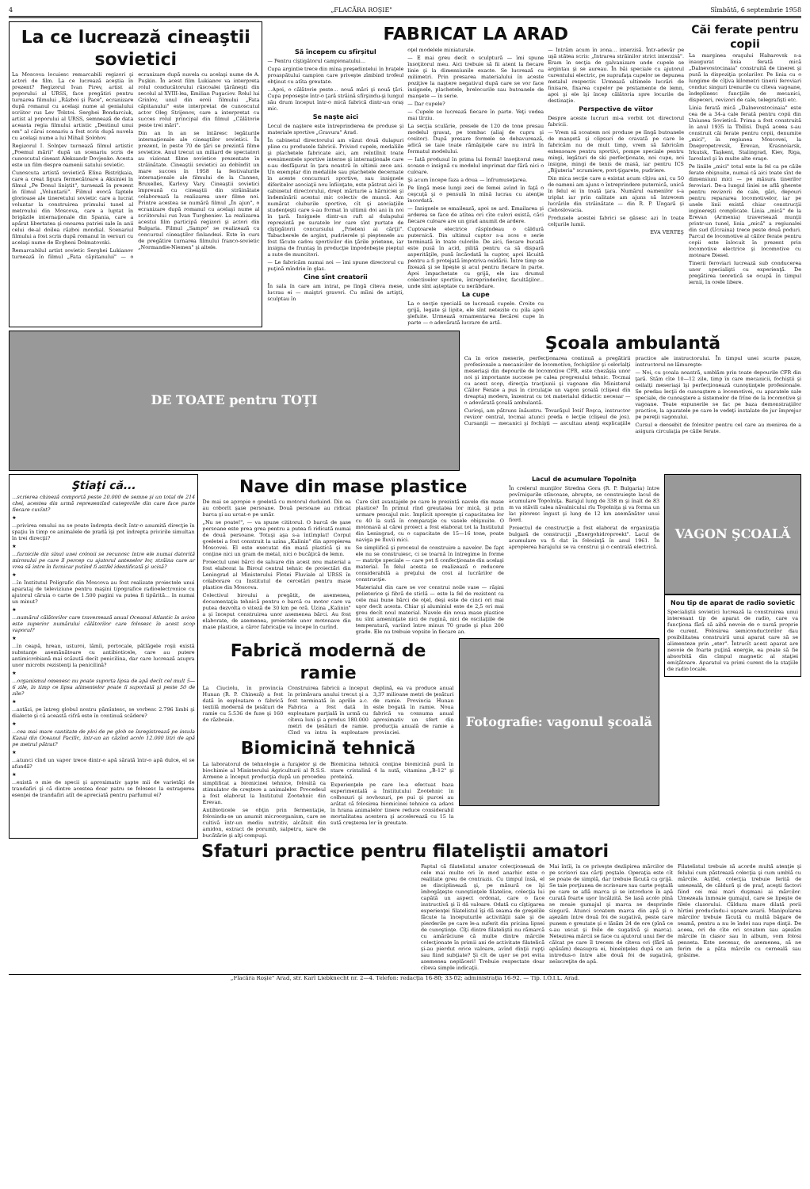4 „FLACĂRA ROŞIE" Sîmbătă, 6 septembrie 1958
La ce lucrează cineaştii sovietici
La Moscova locuiesc remarcabili regizori şi actori de film. La ce lucrează aceştia în prezent? Regizorul Ivan Pirev, artist al poporului al URSS, face pregătiri pentru turnarea filmului „Război şi Pace", ecranizare după romanul cu acelaşi nume al genialului scriitor rus Lev Tolstoi. Serghei Bondarciuk, artist al poporului al URSS, semnează de data aceasta regia filmului artistic „Destinul unui om" al cărui scenariu a fost scris după nuvela cu acelaşi nume a lui Mihail Şolohov.
Regizorul I. Solnţev turnează filmul artistic „Poemul mării" după un scenariu scris de cunoscutul cineast Aleksandr Dovjenko. Acesta este un film despre oamenii satului sovietic.
Cunoscuta artistă sovietică Elina Bistriţkaia, care a creat figura fermecătoare a Aksiniei în filmul „Pe Donul liniştit", turnează în prezent în filmul „Voluntarii". Filmul evocă faptele glorioase ale tineretului sovietic care a lucrat voluntar la construirea primului tunel al metroului din Moscova, care a luptat în brigăzile internaţionale din Spania, care a apărat libertatea şi onoarea patriei sale în anii celui de-al doilea război mondial. Scenariul filmului a fost scris după romanul în versuri cu acelaşi nume de Evgheni Dolmatovski.
Remarcabilul artist sovietic Serghei Lukianov turnează în filmul „Fata căpitanului" — o ecranizare după nuvela cu acelaşi nume de A. Puşkin. În acest film Lukianov va interpreta rolul conducătorului răscoalei ţărăneşti din secolul al XVIII-lea, Emilian Pugaciov. Rolul lui Grinlov, unul din eroii filmului „Fata căpitanului" este interpretat de cunoscutul actor Oleg Strijenov, care a interpretat cu succes rolul principal din filmul „Călătorie peste trei mări".
Din an în an se întăresc legăturile internaţionale ale cineaştilor sovietici. În prezent, în peste 70 de ţări se prezintă filme sovietice. Anul trecut un miliard de spectatori au vizionat filme sovietice prezentate în străinătate. Cineaştii sovietici au dobîndit un mare succes în 1958 la festivalurile internaţionale ale filmului de la Cannes, Bruxelles, Karlovy Vary. Cineaştii sovietici împreună cu cineaştii din străinătate colaborează la realizarea unor filme noi. Printre acestea se numără filmul „În ajun", o ecranizare după romanul cu acelaşi nume al scriitorului rus Ivan Turgheniev. La realizarea acestui film participă regizori şi actori din Bulgaria. Filmul „Sampo" se realizează cu concursul cineaştilor finlandezi. Este în curs de pregătire turnarea filmului franco-sovietic „Normandie-Niemen" şi altele.
FABRICAT LA ARAD
Să începem cu sfîrşitul
— Pentru cîştigătorul campionatului...
Cupa argintie trece din mîna preşedintelui în braţele proaspătului campion care priveşte zîmbind trofeul obţinut cu atîta greutate.
...Apoi, o călătorie peste... nouă mări şi nouă ţări. Cupa poposeşte într-o ţară străină sfîrşindu-şi lungul său drum început într-o mică fabrică dintr-un oraş mic.
Se naşte aici
Locul de naştere este întreprinderea de produse şi materiale sportive „Gravura" Arad.
În cabinetul directorului am văzut două dulapuri pline cu produsele fabricii. Privind cupele, medaliile şi plachetele fabricate aici, am reîntîlnit toate evenimentele sportive interne şi internaţionale care s-au desfăşurat în ţara noastră în ultimii zece ani. Un exemplar din medaliile sau plachetele decernate în aceste concursuri sportive, sau insignele diferitelor asociaţii nou înfiinţate, este păstrat aici în cabinetul directorului, drept mărturie a hărniciei şi îndemînării acestui mic colectiv de muncă. Am numărat cluburile sportive, cît şi asociaţiile studenţeşti care s-au format în ultimii doi ani în noi în ţară. Insignele dintr-un raft al dulapului reprezintă pe suratele lor care sînt purtate de cîştigătorii concursului „Prieteni ai cărţii". Tabacherele de argint, pudrierele şi pieptenele au fost făcute cadou sportivilor din ţările prietene, iar insigna de fruntaş în producţie împodobeşte pieptul a sute de muncitori.
— Le fabricăm numai noi — îmi spune directorul cu puţină mîndrie în glas.
Cine sînt creatorii
În sala în care am intrat, pe lîngă cîteva mese, lucrau ei — maiştri gravori. Cu mîini de artişti, sculptau în
oţel modelele miniaturale.
— E mai greu decît o sculptură — îmi spune însoţitorul meu. Aici trebuie să fii atent la fiecare linie şi la dimensiunile exacte. Se lucrează cu milimetri. Prin presarea materialului în aceste poziţive la naştere negativul după care se vor face insignele, plachetele, brelocurile sau butoanele de manşete — în serie.
— Dar cupele?
— Cupele se lucrează fiecare în parte. Veţi vedea mai tîrziu.
La secţia sculărie, presele de 120 de tone presau modelul gravat, pe tombac (aliaj de cupru şi cositor). După presare formele se debavurează, adică se taie toate rămăşiţele care nu intră în formatul modelului.
— Iată produsul în prima lui formă! însoţitorul meu scoase o insignă cu modelul imprimat dar fără nici o culoare.
Şi acum începe faza a doua — înfrumuseţarea.
Pe lîngă mese lungi zeci de femei avînd în faţă o ceşcuţă şi o pensulă în mînă lucrau cu atenţie încordată.
— Insignele se emailează, apoi se ard. Emailarea şi arderea se face de atîtea ori cîte culori există, căci fiecare culoare are un grad anumit de ardere.
Cuptoarele electrice răspîndeau o căldură puternică. Din ultimul cuptor s-a scos o serie terminată în toate culorile. De aici, fiecare bucată este pusă în acid, pilită pentru ca să dispară asperităţile, pusă încăodată la cuptor, apoi lăcuită pentru a fi protejată împotriva oxidării. Între timp se fixează şi se lipeşte şi acul pentru fiecare în parte. Apoi împachetate cu grijă, ele iau drumul colectivelor sportive, întreprinderilor, facultăţilor... unde sînt aşteptate cu nerăbdare.
La cupe
La o secţie specială se lucrează cupele. Croite cu grijă, legate şi lipite, ele sînt netezite cu pila apoi şlefuite. Urmează ornamentarea fiecărei cupe în parte — o adevărată lucrare de artă.
— Intrăm acum în zona... interzisă. Într-adevăr pe uşă stătea scris: „Intrarea străinilor strict interzisă". Eram în secţia de galvanizare unde cupele se argintau şi se aureau. În băi speciale cu ajutorul curentului electric, pe suprafaţa cupelor se depunea metalul respectiv. Urmează ultimele lucrări de finisare, fixarea cupelor pe postamente de lemn, apoi şi ele îşi încep călătoria spre locurile de destinaţie.
Perspective de viitor
Despre aceste lucruri mi-a vorbit tot directorul fabricii.
— Vrem să scoatem noi produse pe lîngă butoanele de manşetă şi clipsuri de cravată pe care le fabricăm nu de mult timp, vrem să fabricăm extensoare pentru sportivi, pompe speciale pentru mingi, legături de ski perfecţionate, noi cupe, noi insigne, mingi de tenis de masă, iar pentru ICS „Bijuteria" scrumiere, port-ţigarete, pudriere.
Din mica secţie care a existat acum cîţiva ani, cu 50 de oameni am ajuns o întreprindere puternică, unică în felul ei în toată ţara. Numărul oamenilor s-a triplat iar prin calitate am ajuns să întrecem lucrările din străinătate — din R. P. Ungară şi Cehoslovacia.
Produsele acestei fabrici se găsesc azi în toate colţurile lumii.
EVA VERTEŞ
Căi ferate pentru copii
La marginea oraşului Habarovsk s-a inaugurat linia ferată mică „Dalnevostocinaia" construită de tineret şi pusă la dispoziţia şcolarilor. Pe linia cu o lungime de cîţiva kilometri tinerii feroviari conduc singuri trenurile cu cîteva vagoane, îndeplinesc funcţiile de mecanici, dispeceri, revizori de cale, telegrafişti etc.
Linia ferată mică „Dalnevostocinaia" este cea de a 34-a cale ferată pentru copii din Uniunea Sovietică. Prima a fost construită în anul 1935 la Tbilisi. După aceea s-au construit căi ferate pentru copii, denumite „mici", în regiunea Moscovei, la Dnepropetrovsk, Erevan, Krasnoiarsk, Irkutsk, Taşkent, Stalingrad, Kiev, Riga, Iaroslavl şi în multe alte oraşe.
Pe liniile „mici" totul este la fel ca pe căile ferate obişnuite, numai că aici toate sînt de dimensiuni mici — pe măsura tinerilor feroviari. De-a lungul liniei se află gherete pentru revizorii de cale, gări, depouri pentru repararea locomotivelor, iar pe unele linii există chiar construcţii inginereşti complicate. Linia „mică" de la Erevan (Armenia) traversează munţii printr-un tunel, linia „mică" a regiunalei din sud (Ucraina) trece peste două poduri. Parcul de locomotive al căilor ferate pentru copii este înlocuit în prezent prin locomotive electrice şi locomotive cu motoare Diesel.
Tinerii feroviari lucrează sub conducerea unor specialişti cu experienţă. De pregătirea teoretică se ocupă în timpul iernii, în orele libere.
DE TOATE pentru TOŢI
Şcoala ambulantă
Ca în orice meserie, perfecţionarea continuă a pregătirii profesionale a mecanicilor de locomotive, fochiştilor şi celorlalţi meseriaşi din depourile de locomotive CFR, este chezăşia unor noi şi importante succese pe calea progresului tehnic. Tocmai cu acest scop, direcţia tracţiunii şi vagoane din Ministerul Căilor Ferate a pus în circulaţie un vagon şcoală (clişeul din dreapta) modern, înzestrat cu tot materialul didactic necesar — o adevărată şcoală ambulantă.
Curioşi, am pătruns înăuntru. Tovarăşul Iosif Roşca, instructor revizor central, tocmai atunci preda o lecţie (clişeul de jos). Cursanţii — mecanici şi fochişti — ascultau atenţi explicaţiile practice ale instructorului. În timpul unei scurte pauze, instructorul ne lămureşte:
— Noi, cu şcoala noastră, umblăm prin toate depourile CFR din ţară. Stăm cîte 10—12 zile, timp în care mecanicii, fochiştii şi ceilalţi meseriaşi îşi perfecţionează cunoştinţele profesionale. Se predau lecţii de cunoaştere a locomotivei, cu aparatele sale speciale, de cunoaştere a sistemelor de frîne de la locomotive şi vagoane. Toate expunerile se fac pe baza demonstraţiilor practice, la aparatele pe care le vedeţi instalate de jur împrejur pe pereţii vagonului.
Cursul e deosebit de folositor pentru cel care au menirea de a asigura circulaţia pe căile ferate.
Ştiaţi că...
...scrierea chineză comportă peste 20.000 de semne şi un total de 214 chei, acestea din urmă reprezentînd categoriile din care face parte fiecare cuvînt?
★
...privirea omului nu se poate îndrepta decît într-o anumită direcţie în spaţiu în timp ce animalele de pradă îşi pot îndrepta privirile simultan în trei direcţii?
★
...furnicile din sînul unei colonii se recunosc între ele numai datorită mirosului pe care îl percep cu ajutorul antenelor lor, străina care ar vrea să intre în furnicar putînd fi astfel identificată şi ucisă?
★
...în Institutul Poligrafic din Moscova au fost realizate proiectele unui aparataj de televiziune pentru maşini tipografice radioelectronice cu ajutorul căruia o carte de 1.500 pagini va putea fi tipărită... în numai un minut?
★
...numărul călătorilor care traversează anual Oceanul Atlantic în avion este superior numărului călătorilor care folosesc în acest scop vaporul?
★
...în ceapă, hrean, usturoi, lămîi, portocale, pătlăgele roşii există substanţe asemănătoare cu antibioticele, care au putere antimicrobiană mai scăzută decît penicilina, dar care lucrează asupra unor microbi rezistenţi la penicilină?
★
...organismul omenesc nu poate suporta lipsa de apă decît cel mult 5—6 zile, în timp ce lipsa alimentelor poate fi suportată şi peste 50 de zile?
★
...astăzi, pe întreg globul nostru pămîntesc, se vorbesc 2.796 limbi şi dialecte şi că această cifră este în continuă scădere?
★
...cea mai mare cantitate de ploi de pe glob se înregistrează pe insula Kanai din Oceanul Pacific, într-un an căzînd acolo 12.000 litri de apă pe metrul pătrat?
★
...atunci cînd un vapor trece dintr-o apă sărată într-o apă dulce, el se afundă?
★
...există o mie de specii şi aproximativ şapte mii de varietăţi de trandafiri şi că dintre acestea doar patru se folosesc la extragerea esenţei de trandafiri atît de apreciată pentru parfumul ei?
Nave din mase plastice
De mai se apropie o goeletă cu motorul duduind. Din ea au coborît şase persoane. Două persoane au ridicat barca şi au urcat-o pe umăr.
„Nu se poate!", — va spune cititorul. O barcă de şase persoane este prea grea pentru a putea fi ridicată numai de două persoane. Totuşi aşa s-a întîmplat! Corpul goeletei a fost construit la uzina „Kalinin" din apropierea Moscovei. El este executat din masă plastică şi nu conţine nici un gram de metal, nici o bucăţică de lemn.
Proiectul unei bărci de salvare din acest nou material a fost elaborat la Biroul central tehnic de proiectări din Leningrad al Ministerului Flotei Fluviale al URSS în colaborare cu Institutul de cercetări pentru mase plastice din Moscova.
Colectivul biroului a pregătit, de asemenea, documentaţia tehnică pentru o barcă cu motor care va putea dezvolta o viteză de 30 km pe oră. Uzina „Kalinin" a şi început construirea unor asemenea bărci. Au fost elaborate, de asemenea, proiectele unor motonave din mase plastice, a căror fabricaţie va începe în curînd.
Care sînt avantajele pe care le prezintă navele din mase plastice? În primul rînd greutatea lor mică, şi prin urmare pescajul mic. Implicit sporeşte şi capacitatea lor cu 40 la sută în comparaţie cu vasele obişnuite. O motonavă al cărei proiect a fost elaborat tot la Institutul din Leningrad, cu o capacitate de 15—16 tone, poate naviga pe fluvii mici.
Se simplifică şi procesul de construire a navelor. De fapt ele nu se construiesc, ci se toarnă în întregime în forme — matriţe speciale — care pot fi confecţionate din acelaşi material. În felul acesta se realizează o reducere considerabilă a preţului de cost al lucrărilor de construcţie.
Materialul din care se vor construi noile vase — răşini polieterice şi fibră de sticlă — este la fel de rezistent ca cele mai bune bărci de oţel, deşi este de cinci ori mai uşor decît acesta. Chiar şi aluminiul este de 2,5 ori mai greu decît noul material. Navele din noua mase plastice nu sînt ameninţate nici de rugină, nici de oscilaţiile de temperatură, variind între minus 70 grade şi plus 200 grade. Ele nu trebuie vopsite în fiecare an.
Lacul de acumulare Topolniţa
În crelerul munţilor Stredna Gora (R. P. Bulgaria) între povîrnişurile stîncoase, abrupte, se construieşte lacul de acumulare Topolniţa. Barajul lung de 338 m şi înalt de 83 m va stăvili calea năvalnicului rîu Topolniţa şi va forma un lac pitoresc îngust şi lung de 12 km asemănător unui fiord.
Proiectul de construcţie a fost elaborat de organizaţia bulgară de construcţii „Energohidroproekt". Lacul de acumulare va fi dat în folosinţă în anul 1961. În apropierea barajului se va construi şi o centrală electrică.
Fabrică modernă de ramie
La Ciuciolu, în provincia Hunan (R. P. Chineză) a fost dată în exploatare o fabrică textilă modernă de ţesături de ramie cu 5.536 de fuse şi 160 de războaie.
Construirea fabricii a început în primăvara anului trecut şi a fost terminată în aprilie a.c. Fabrica a fost dată în exploatare parţială în urmă cu cîteva luni şi a produs 180.000 metri de ţesături de ramie. Cînd va intra în exploatare deplină, ea va produce anual 3,37 milioane metri de ţesături de ramie. Provincia Hunan este bogată în ramie. Noua fabrică va consuma anual aproximativ un sfert din producţia anuală de ramie a provinciei.
Biomicină tehnică
La laboratorul de tehnologie a furajelor şi de biochimie al Ministerului Agriculturii al R.S.S. Armene a început producţia după un procedeu simplificat a biomicinei tehnice, folosită ca stimulator de creştere a animalelor. Procedeul a fost elaborat la Institutul Zootehnic din Erevan.
Antibioticele se obţin prin fermentaţie, folosindu-se un anumit microorganism, care se cultivă într-un mediu nutritiv, alcătuit din amidon, extract de porumb, salpetru, sare de bucătărie şi alţi compuşi.
Biomicina tehnică conţine biomicină pură în stare cristalină 4 la sută, vitamina „B-12" şi proteină.
Experienţele pe care le-a efectuat baza experimentală a Institutului Zootehnic în colhozuri şi sovhozuri, pe pui şi purcei au arătat că folosirea biomicinei tehnice ca adaos în hrana animalelor tinere reduce considerabil mortalitatea acestora şi accelerează cu 15 la sută creşterea lor în greutate.
Fotografie: vagonul şcoală
VAGON ŞCOALĂ
Nou tip de aparat de radio sovietic
Specialiştii sovietici lucrează la construirea unui interesant tip de aparat de radio, care va funcţiona fără să aibă nevoie de o sursă proprie de curent. Folosirea semiconductorilor dau posibilitatea construirii unui aparat care să se alimenteze prin „eter". Întrucît acest aparat are nevoie de foarte puţină energie, ea poate să fie absorbită din cîmpul magnetic al staţiei emiţătoare. Aparatul va primi curent de la staţiile de radio locale.
Sfaturi practice pentru filateliştii amatori
Faptul că filatelistul amator colecţionează de cele mai multe ori în mod anarhic este o realitate greu de contrazis. Cu timpul însă, el se disciplinează şi, pe măsură ce îşi îmbogăţeşte cunoştinţele filatelice, colecţia lui capătă un aspect ordonat, care o face instructivă şi îi dă valoare. Odată cu cîştigarea experienţei filatelistul îşi dă seama de greşelile făcute la începuturile activităţii sale şi de pierderile pe care le-a suferit din pricina lipsei de cunoştinţe. Cîţi dintre filateliştii nu rămarcă cu amărăciune că multe dintre mărcile colecţionate în primii ani de activitate filatelică şi-au pierdut orice valoare, avînd dinţii rupţi sau fiind subţiate? Şi cît de uşor se pot evita asemenea neplăceri! Trebuie respectate doar cîteva simple indicaţii.
Mai întîi, în ce priveşte dezlipirea mărcilor de pe scrisori sau cărţi poştale. Operaţia este cît se poate de simplă, dar trebuie făcută cu grijă. Se taie porţiunea de scrisoare sau carte poştală pe care se află marca şi se introduce în apă curată foarte uşor încălzită. Se lasă acolo pînă se moaie gumajul şi marca se desprinde singură. Atunci scoatem marca din apă şi o aşezăm între două foi de sugativă, peste care punem o greutate şi o lăsăm 24 de ore (pînă ce s-au uscat şi foile de sugativă şi marca). Netezirea mărcii se face cu ajutorul unui fier de călcat pe care îl trecem de cîteva ori (fără să apăsăm) deasupra ei, bineînţeles după ce am introdus-o între alte două foi de sugativă, neîncreţite de apă.
Filatelistul trebuie să acorde multă atenţie şi felului cum păstrează colecţia şi cum umblă cu mărcile. Astfel, colecţia trebuie ferită de umezeală, de căldură şi de praf, aceşti factori fiind cei mai mari duşmani ai mărcilor. Umezeala înmoaie gumajul, care se lipeşte de filele clasorului. Căldura mare dilată porii hîrtiei producîndu-i uşoare avarii. Manipularea mărcilor trebuie făcută cu multă băgare de seamă, pentru a nu le îndoi sau rupe dinţii. De aceea, ori de cîte ori scoatem sau aşezăm mărcile în clasor sau în album, vom folosi penseta. Este necesar, de asemenea, să ne ferim de a păta mărcile cu cerneală sau grăsime.
„Flacăra Roşie" Arad, str. Karl Liebknecht nr. 2—4. Telefon: redacţia 16-80; 33-02; administraţia 16-92. — Tip. I.O.I.L. Arad.